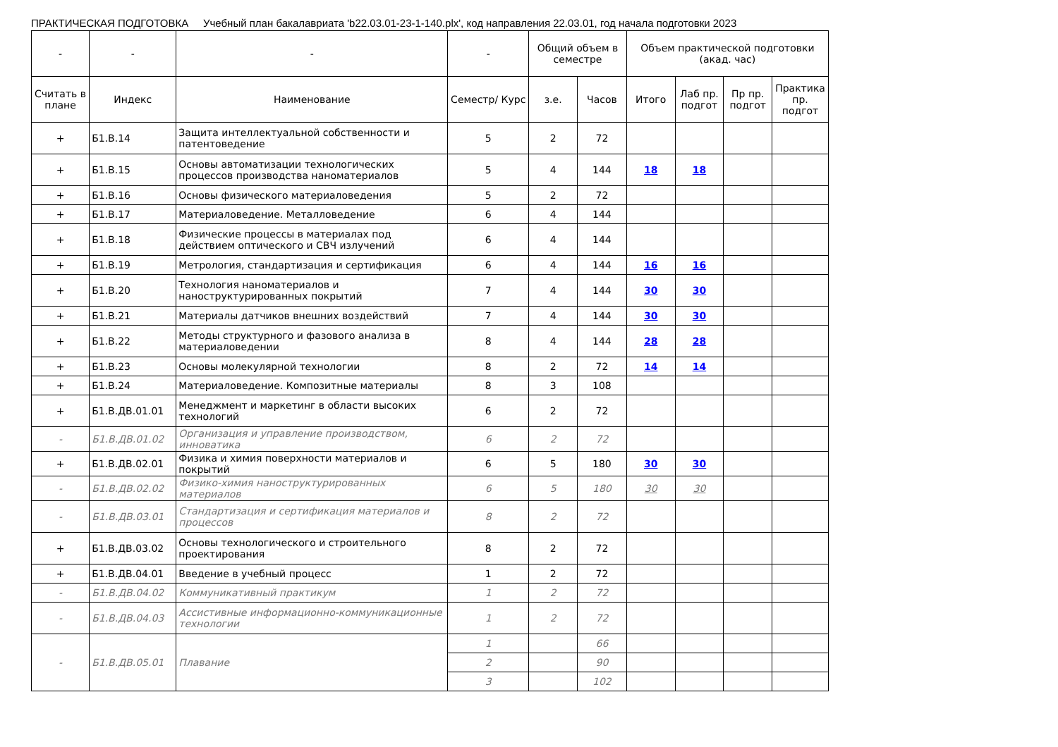ПРАКТИЧЕСКАЯ ПОДГОТОВКА Учебный план бакалавриата 'b22.03.01-23-1-140.plx', код направления 22.03.01, год начала подготовки 2023
| - | - | - | - | Общий объем в семестре | | Объем практической подготовки (акад. час) | | | |
| --- | --- | --- | --- | --- | --- | --- | --- | --- | --- |
| Считать в плане | Индекс | Наименование | Семестр/ Курс | з.е. | Часов | Итого | Лаб пр. подгот | Пр пр. подгот | Практика пр. подгот |
| + | Б1.В.14 | Защита интеллектуальной собственности и патентоведение | 5 | 2 | 72 | | | | |
| + | Б1.В.15 | Основы автоматизации технологических процессов производства наноматериалов | 5 | 4 | 144 | 18 | 18 | | |
| + | Б1.В.16 | Основы физического материаловедения | 5 | 2 | 72 | | | | |
| + | Б1.В.17 | Материаловедение. Металловедение | 6 | 4 | 144 | | | | |
| + | Б1.В.18 | Физические процессы в материалах под действием оптического и СВЧ излучений | 6 | 4 | 144 | | | | |
| + | Б1.В.19 | Метрология, стандартизация и сертификация | 6 | 4 | 144 | 16 | 16 | | |
| + | Б1.В.20 | Технология наноматериалов и наноструктурированных покрытий | 7 | 4 | 144 | 30 | 30 | | |
| + | Б1.В.21 | Материалы датчиков внешних воздействий | 7 | 4 | 144 | 30 | 30 | | |
| + | Б1.В.22 | Методы структурного и фазового анализа в материаловедении | 8 | 4 | 144 | 28 | 28 | | |
| + | Б1.В.23 | Основы молекулярной технологии | 8 | 2 | 72 | 14 | 14 | | |
| + | Б1.В.24 | Материаловедение. Композитные материалы | 8 | 3 | 108 | | | | |
| + | Б1.В.ДВ.01.01 | Менеджмент и маркетинг в области высоких технологий | 6 | 2 | 72 | | | | |
| - | Б1.В.ДВ.01.02 | Организация и управление производством, инноватика | 6 | 2 | 72 | | | | |
| + | Б1.В.ДВ.02.01 | Физика и химия поверхности материалов и покрытий | 6 | 5 | 180 | 30 | 30 | | |
| - | Б1.В.ДВ.02.02 | Физико-химия наноструктурированных материалов | 6 | 5 | 180 | 30 | 30 | | |
| - | Б1.В.ДВ.03.01 | Стандартизация и сертификация материалов и процессов | 8 | 2 | 72 | | | | |
| + | Б1.В.ДВ.03.02 | Основы технологического и строительного проектирования | 8 | 2 | 72 | | | | |
| + | Б1.В.ДВ.04.01 | Введение в учебный процесс | 1 | 2 | 72 | | | | |
| - | Б1.В.ДВ.04.02 | Коммуникативный практикум | 1 | 2 | 72 | | | | |
| - | Б1.В.ДВ.04.03 | Ассистивные информационно-коммуникационные технологии | 1 | 2 | 72 | | | | |
| - | Б1.В.ДВ.05.01 | Плавание | 1 | | 66 | | | | |
| | | | 2 | | 90 | | | | |
| | | | 3 | | 102 | | | | |